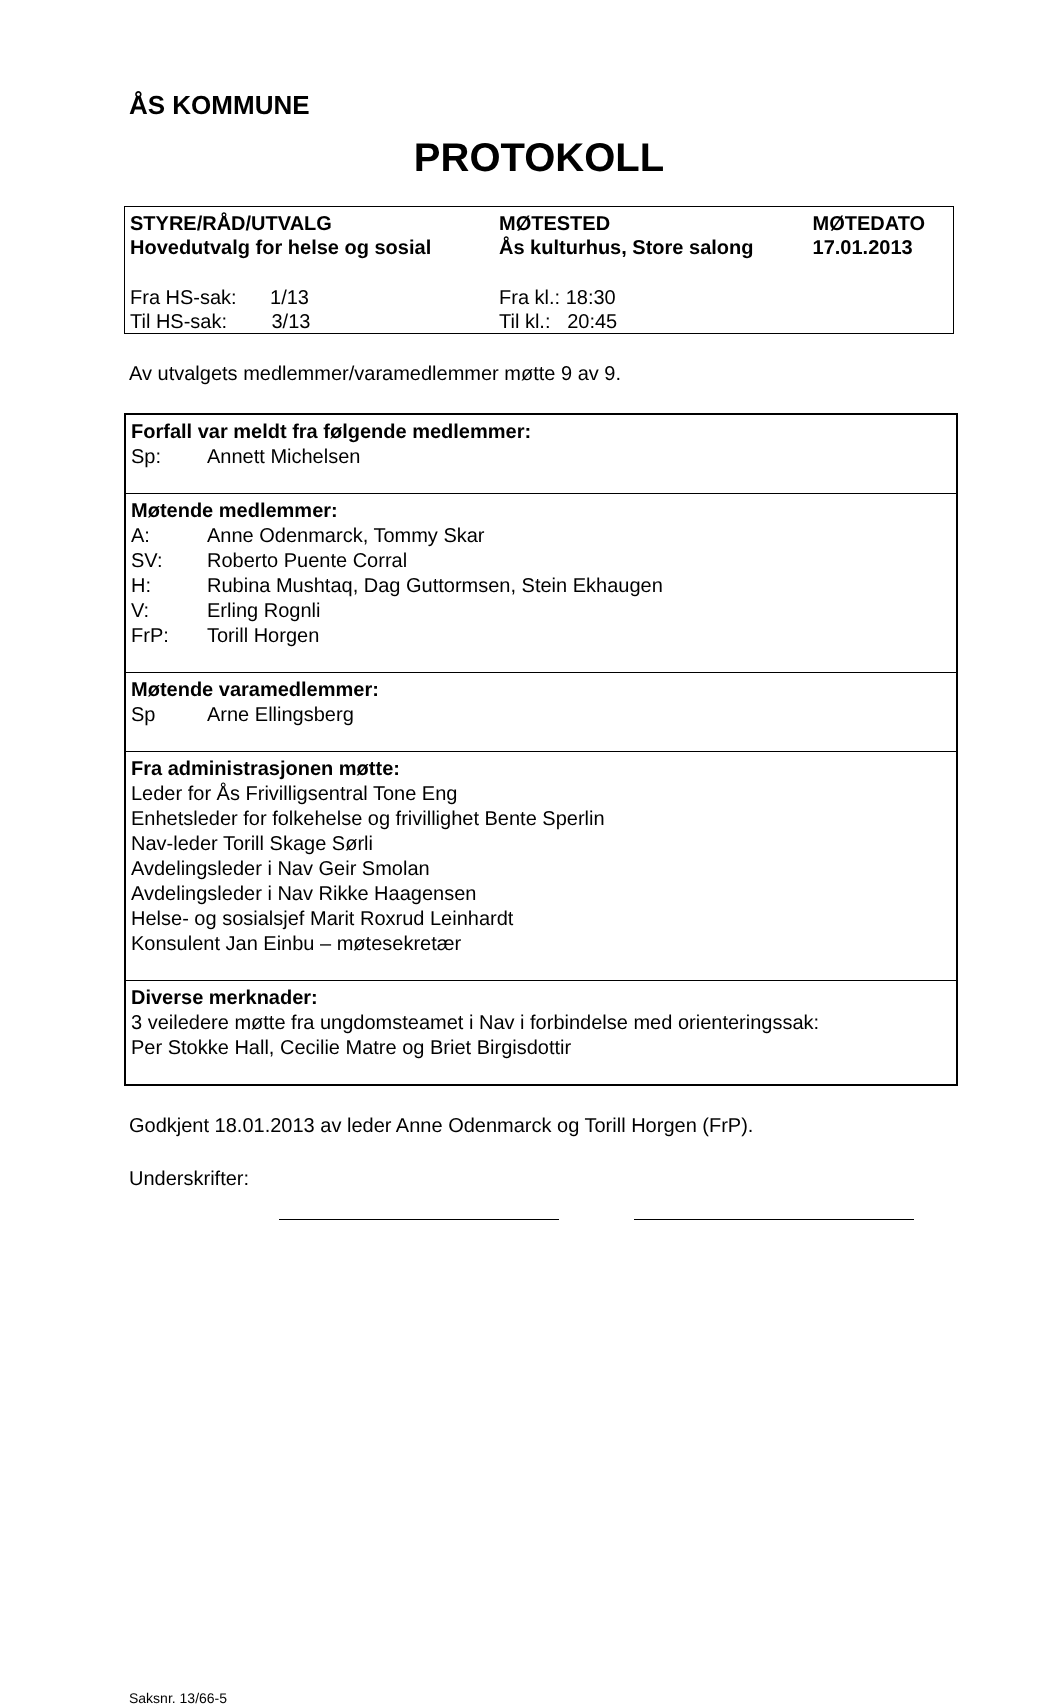ÅS KOMMUNE
PROTOKOLL
| STYRE/RÅD/UTVALG Hovedutvalg for helse og sosial | MØTESTED Ås kulturhus, Store salong | MØTEDATO 17.01.2013 |
| Fra HS-sak: 1/13 Til HS-sak: 3/13 | Fra kl.: 18:30 Til kl.: 20:45 | |
Av utvalgets medlemmer/varamedlemmer møtte 9 av 9.
| Forfall var meldt fra følgende medlemmer: Sp: Annett Michelsen |
| Møtende medlemmer: A: Anne Odenmarck, Tommy Skar SV: Roberto Puente Corral H: Rubina Mushtaq, Dag Guttormsen, Stein Ekhaugen V: Erling Rognli FrP: Torill Horgen |
| Møtende varamedlemmer: Sp Arne Ellingsberg |
| Fra administrasjonen møtte: Leder for Ås Frivilligsentral Tone Eng Enhetsleder for folkehelse og frivillighet Bente Sperlin Nav-leder Torill Skage Sørli Avdelingsleder i Nav Geir Smolan Avdelingsleder i Nav Rikke Haagensen Helse- og sosialsjef Marit Roxrud Leinhardt Konsulent Jan Einbu – møtesekretær |
| Diverse merknader: 3 veiledere møtte fra ungdomsteamet i Nav i forbindelse med orienteringssak: Per Stokke Hall, Cecilie Matre og Briet Birgisdottir |
Godkjent 18.01.2013 av leder Anne Odenmarck og Torill Horgen (FrP).
Underskrifter:
Saksnr. 13/66-5